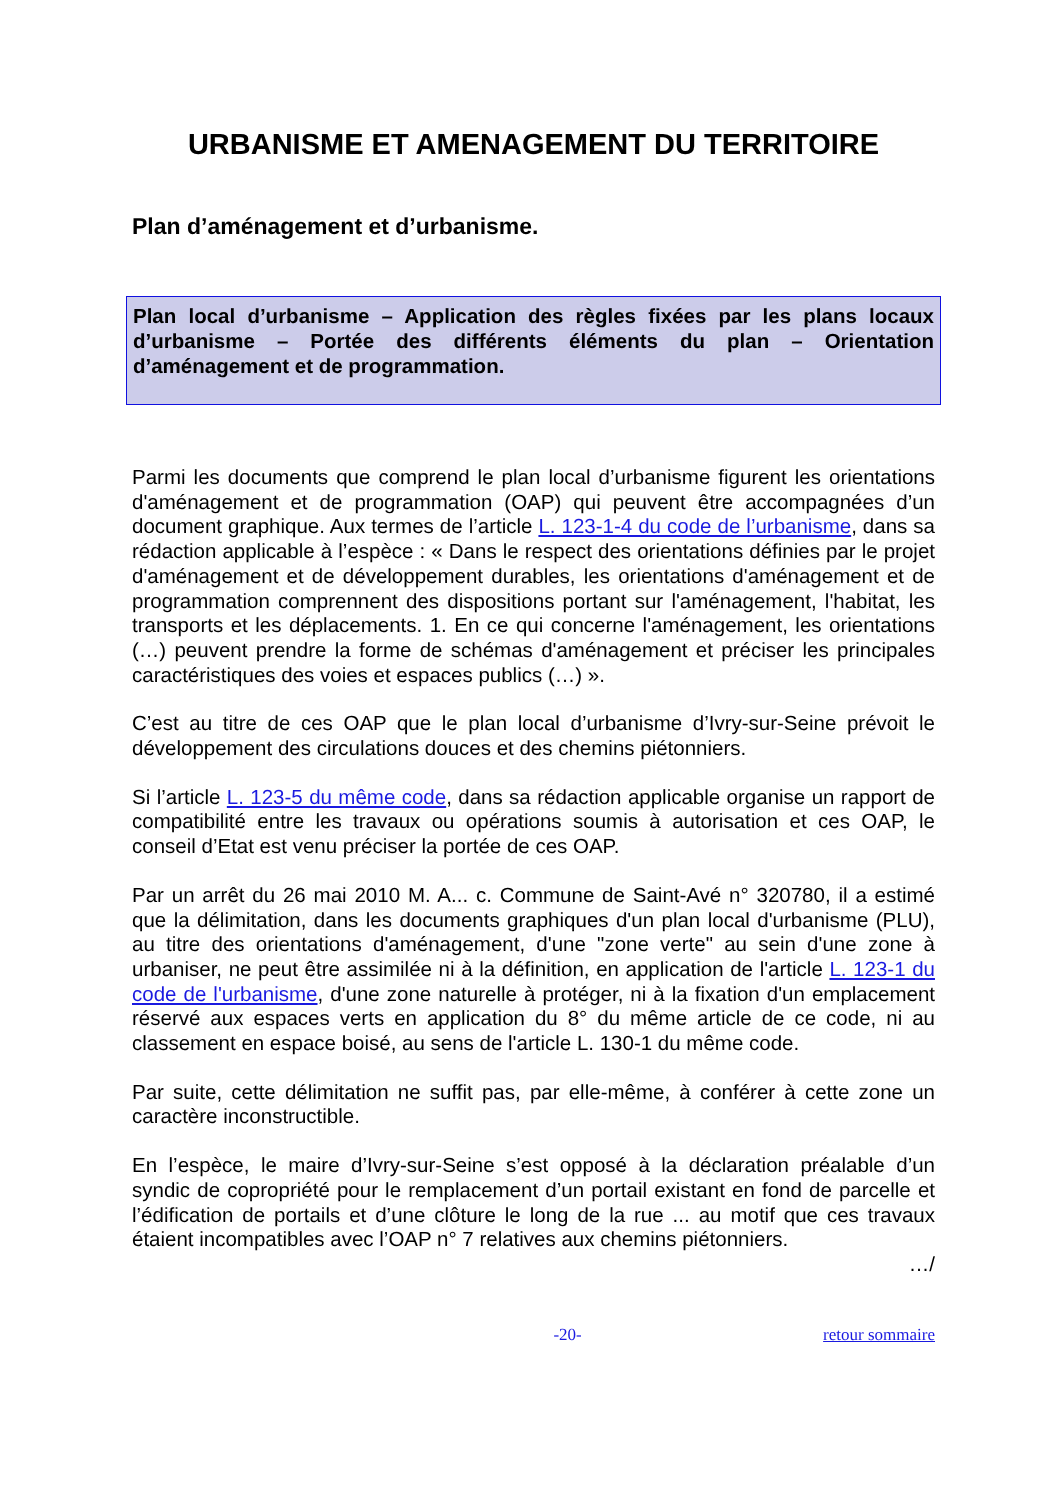URBANISME ET AMENAGEMENT DU TERRITOIRE
Plan d’aménagement et d’urbanisme.
Plan local d’urbanisme – Application des règles fixées par les plans locaux d’urbanisme – Portée des différents éléments du plan – Orientation d’aménagement et de programmation.
Parmi les documents que comprend le plan local d’urbanisme figurent les orientations d'aménagement et de programmation (OAP) qui peuvent être accompagnées d’un document graphique. Aux termes de l’article L. 123-1-4 du code de l’urbanisme, dans sa rédaction applicable à l’espèce : « Dans le respect des orientations définies par le projet d'aménagement et de développement durables, les orientations d'aménagement et de programmation comprennent des dispositions portant sur l'aménagement, l'habitat, les transports et les déplacements. 1. En ce qui concerne l'aménagement, les orientations (…) peuvent prendre la forme de schémas d'aménagement et préciser les principales caractéristiques des voies et espaces publics (…) ».
C’est au titre de ces OAP que le plan local d’urbanisme d’Ivry-sur-Seine prévoit le développement des circulations douces et des chemins piétonniers.
Si l’article L. 123-5 du même code, dans sa rédaction applicable organise un rapport de compatibilité entre les travaux ou opérations soumis à autorisation et ces OAP, le conseil d’Etat est venu préciser la portée de ces OAP.
Par un arrêt du 26 mai 2010 M. A... c. Commune de Saint-Avé n° 320780, il a estimé que la délimitation, dans les documents graphiques d'un plan local d'urbanisme (PLU), au titre des orientations d'aménagement, d'une "zone verte" au sein d'une zone à urbaniser, ne peut être assimilée ni à la définition, en application de l'article L. 123-1 du code de l'urbanisme, d'une zone naturelle à protéger, ni à la fixation d'un emplacement réservé aux espaces verts en application du 8° du même article de ce code, ni au classement en espace boisé, au sens de l'article L. 130-1 du même code.
Par suite, cette délimitation ne suffit pas, par elle-même, à conférer à cette zone un caractère inconstructible.
En l’espèce, le maire d’Ivry-sur-Seine s’est opposé à la déclaration préalable d’un syndic de copropriété pour le remplacement d’un portail existant en fond de parcelle et l’édification de portails et d’une clôture le long de la rue ... au motif que ces travaux étaient incompatibles avec l’OAP n° 7 relatives aux chemins piétonniers.
…/
-20- retour sommaire